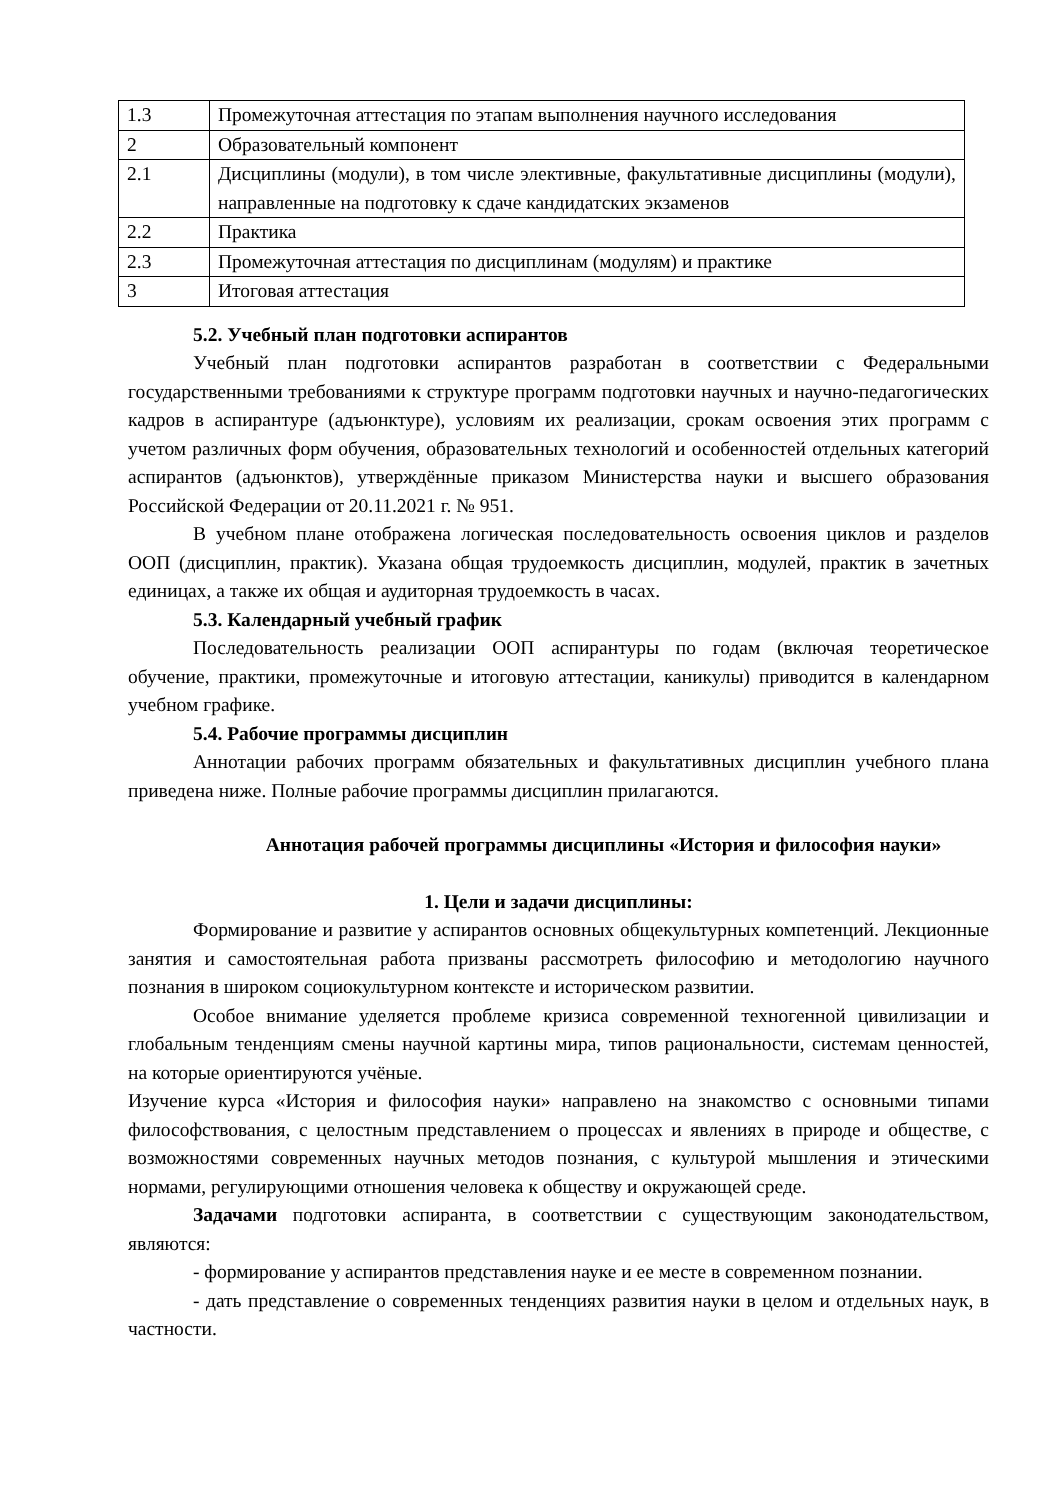| 1.3 | Промежуточная аттестация по этапам выполнения научного исследования |
| 2 | Образовательный компонент |
| 2.1 | Дисциплины (модули), в том числе элективные, факультативные дисциплины (модули), направленные на подготовку к сдаче кандидатских экзаменов |
| 2.2 | Практика |
| 2.3 | Промежуточная аттестация по дисциплинам (модулям) и практике |
| 3 | Итоговая аттестация |
5.2. Учебный план подготовки аспирантов
Учебный план подготовки аспирантов разработан в соответствии с Федеральными государственными требованиями к структуре программ подготовки научных и научно-педагогических кадров в аспирантуре (адъюнктуре), условиям их реализации, срокам освоения этих программ с учетом различных форм обучения, образовательных технологий и особенностей отдельных категорий аспирантов (адъюнктов), утверждённые приказом Министерства науки и высшего образования Российской Федерации от 20.11.2021 г. № 951.
В учебном плане отображена логическая последовательность освоения циклов и разделов ООП (дисциплин, практик). Указана общая трудоемкость дисциплин, модулей, практик в зачетных единицах, а также их общая и аудиторная трудоемкость в часах.
5.3. Календарный учебный график
Последовательность реализации ООП аспирантуры по годам (включая теоретическое обучение, практики, промежуточные и итоговую аттестации, каникулы) приводится в календарном учебном графике.
5.4. Рабочие программы дисциплин
Аннотации рабочих программ обязательных и факультативных дисциплин учебного плана приведена ниже. Полные рабочие программы дисциплин прилагаются.
Аннотация рабочей программы дисциплины «История и философия науки»
1. Цели и задачи дисциплины:
Формирование и развитие у аспирантов основных общекультурных компетенций. Лекционные занятия и самостоятельная работа призваны рассмотреть философию и методологию научного познания в широком социокультурном контексте и историческом развитии.
Особое внимание уделяется проблеме кризиса современной техногенной цивилизации и глобальным тенденциям смены научной картины мира, типов рациональности, системам ценностей, на которые ориентируются учёные.
Изучение курса «История и философия науки» направлено на знакомство с основными типами философствования, с целостным представлением о процессах и явлениях в природе и обществе, с возможностями современных научных методов познания, с культурой мышления и этическими нормами, регулирующими отношения человека к обществу и окружающей среде.
Задачами подготовки аспиранта, в соответствии с существующим законодательством, являются:
- формирование у аспирантов представления науке и ее месте в современном познании.
- дать представление о современных тенденциях развития науки в целом и отдельных наук, в частности.